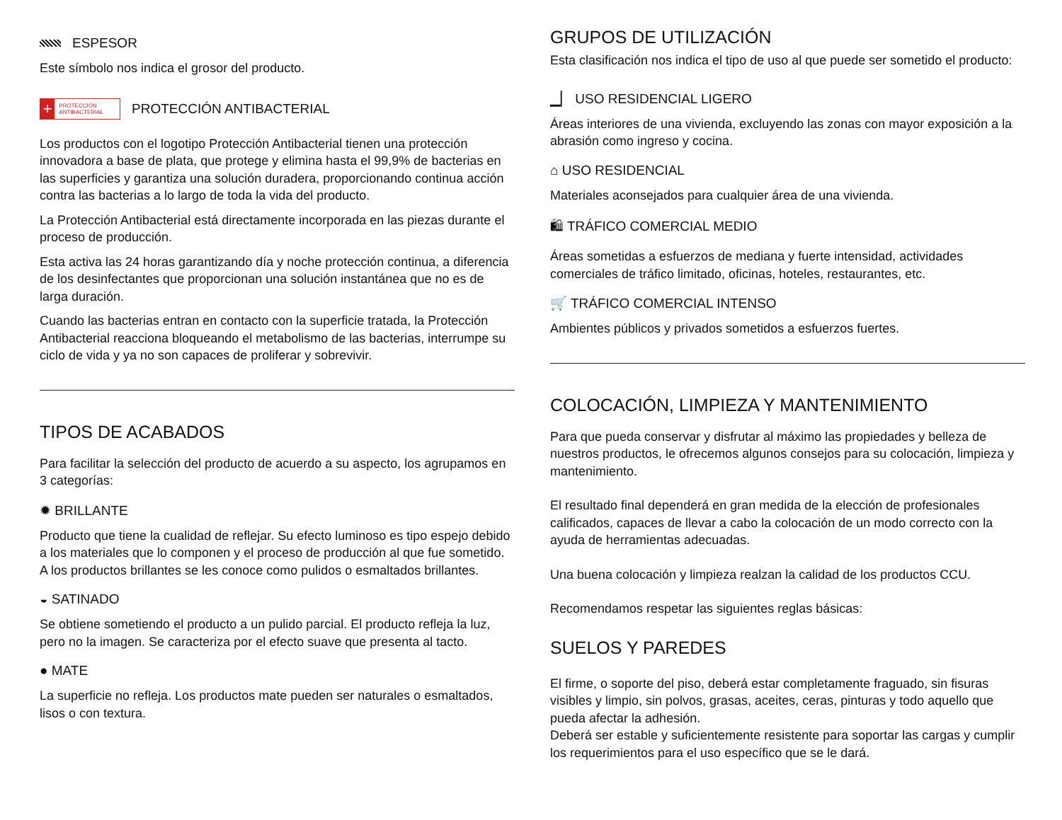ESPESOR
Este símbolo nos indica el grosor del producto.
+ PROTECCIÓN ANTIBACTERIAL
PROTECCIÓN ANTIBACTERIAL
Los productos con el logotipo Protección Antibacterial tienen una protección innovadora a base de plata, que protege y elimina hasta el 99,9% de bacterias en las superficies y garantiza una solución duradera, proporcionando continua acción contra las bacterias a lo largo de toda la vida del producto.
La Protección Antibacterial está directamente incorporada en las piezas durante el proceso de producción.
Esta activa las 24 horas garantizando día y noche protección continua, a diferencia de los desinfectantes que proporcionan una solución instantánea que no es de larga duración.
Cuando las bacterias entran en contacto con la superficie tratada, la Protección Antibacterial reacciona bloqueando el metabolismo de las bacterias, interrumpe su ciclo de vida y ya no son capaces de proliferar y sobrevivir.
TIPOS DE ACABADOS
Para facilitar la selección del producto de acuerdo a su aspecto, los agrupamos en 3 categorías:
✹ BRILLANTE
Producto que tiene la cualidad de reflejar. Su efecto luminoso es tipo espejo debido a los materiales que lo componen y el proceso de producción al que fue sometido.
A los productos brillantes se les conoce como pulidos o esmaltados brillantes.
◒ SATINADO
Se obtiene sometiendo el producto a un pulido parcial. El producto refleja la luz, pero no la imagen. Se caracteriza por el efecto suave que presenta al tacto.
● MATE
La superficie no refleja. Los productos mate pueden ser naturales o esmaltados, lisos o con textura.
GRUPOS DE UTILIZACIÓN
Esta clasificación nos indica el tipo de uso al que puede ser sometido el producto:
▁▏ USO RESIDENCIAL LIGERO
Áreas interiores de una vivienda, excluyendo las zonas con mayor exposición a la abrasión como ingreso y cocina.
⌂ USO RESIDENCIAL
Materiales aconsejados para cualquier área de una vivienda.
🛍 TRÁFICO COMERCIAL MEDIO
Áreas sometidas a esfuerzos de mediana y fuerte intensidad, actividades comerciales de tráfico limitado, oficinas, hoteles, restaurantes, etc.
🛒 TRÁFICO COMERCIAL INTENSO
Ambientes públicos y privados sometidos a esfuerzos fuertes.
COLOCACIÓN, LIMPIEZA Y MANTENIMIENTO
Para que pueda conservar y disfrutar al máximo las propiedades y belleza de nuestros productos, le ofrecemos algunos consejos para su colocación, limpieza y mantenimiento.
El resultado final dependerá en gran medida de la elección de profesionales calificados, capaces de llevar a cabo la colocación de un modo correcto con la ayuda de herramientas adecuadas.
Una buena colocación y limpieza realzan la calidad de los productos CCU.
Recomendamos respetar las siguientes reglas básicas:
SUELOS Y PAREDES
El firme, o soporte del piso, deberá estar completamente fraguado, sin fisuras visibles y limpio, sin polvos, grasas, aceites, ceras, pinturas y todo aquello que pueda afectar la adhesión.
Deberá ser estable y suficientemente resistente para soportar las cargas y cumplir los requerimientos para el uso específico que se le dará.